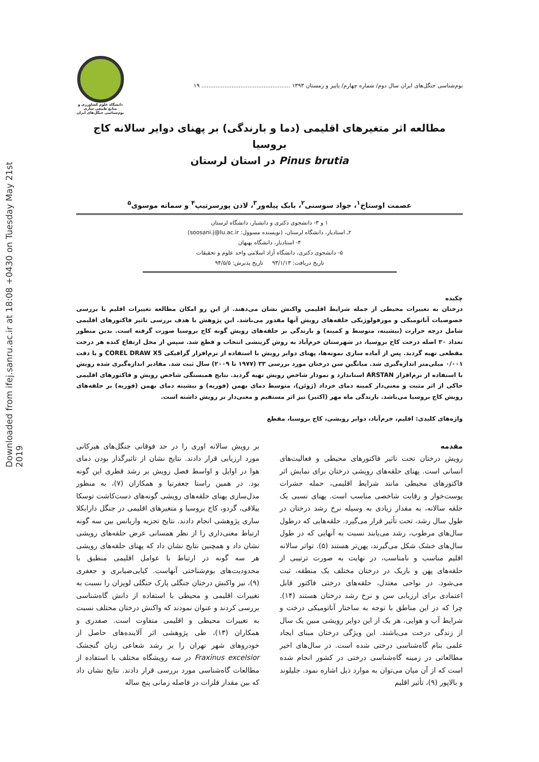Downloaded from ifej.sanru.ac.ir at 18:08 +0430 on Tuesday May 21st 2019
بوم‌شناسی جنگل‌های ایران سال دوم/ شماره چهارم/ پاییز و زمستان ۱۳۹۳ .................................................. ۱۹
دانشگاه علوم کشاورزی و منابع طبیعی ساری
بوم‌شناسی جنگل‌های ایران
مطالعه اثر متغیرهای اقلیمی (دما و بارندگی) بر پهنای دوایر سالانه کاج بروسیا
Pinus brutia در استان لرستان
عصمت اوستاخ<sup>۱</sup>، جواد سوسنی<sup>۲</sup>، بابک پیله‌ور<sup>۳</sup>، لادن پورسرتیپ<sup>۴</sup> و سمانه موسوی<sup>۵</sup>
۱ و ۳- دانشجوی دکتری و دانشیار، دانشگاه لرستان
۲ـ استادیار، دانشگاه لرستان، (نویسنده مسوول: soosani.j@lu.ac.ir)
۴- استادیار، دانشگاه بهبهان
۵- دانشجوی دکتری، دانشگاه آزاد اسلامی واحد علوم و تحقیقات
تاریخ دریافت: ۹۳/۱/۱۳ تاریخ پذیرش: ۹۴/۵/۵
چکیده
درختان به تغییرات محیطی از جمله شرایط اقلیمی واکنش نشان می‌دهند. از این رو امکان مطالعه تغییرات اقلیم با بررسی خصوصیات آناتومیکی و مورفولوژیکی حلقه‌های رویش آنها مقدور می‌باشد. این پژوهش با هدف بررسی تاثیر فاکتورهای اقلیمی شامل درجه حرارت (بیشینه، متوسط و کمینه) و بارندگی بر حلقه‌های رویش گونه کاج بروسیا صورت گرفته است. بدین منظور تعداد ۳۰ اصله درخت کاج بروسیا، در شهرستان خرم‌آباد به روش گزینشی انتخاب و قطع شد. سپس از محل ارتفاع کنده هر درخت مقطعی تهیه گردید. پس از آماده سازی نمونه‌ها، پهنای دوایر رویش با استفاده از نرم‌افزار گرافیکی COREL DRAW X5 و با دقت ۰/۰۰۱ میلی‌متر اندازه‌گیری شد. میانگین سن درختان مورد بررسی ۳۳ (۱۹۷۷ تا ۲۰۰۹) سال ثبت شد. مقادیر اندازه‌گیری شده رویش با استفاده از نرم‌افزار ARSTAN استاندارد و نمودار شاخص رویش تهیه گردید. نتایج همبستگی شاخص رویش و فاکتورهای اقلیمی حاکی از اثر مثبت و معنی‌دار کمینه دمای خرداد (ژوئن)، متوسط دمای بهمن (فوریه) و بیشینه دمای بهمن (فوریه) بر حلقه‌های رویش کاج بروسیا می‌باشد. بارندگی ماه مهر (اکتبر) نیز اثر مستقیم و معنی‌دار بر رویش داشته است.
واژه‌های کلیدی: اقلیم، خرم‌آباد، دوایر رویشی، کاج بروسیا، مقطع
مقدمه
رویش درختان تحت تاثیر فاکتورهای محیطی و فعالیت‌های انسانی است. پهنای حلقه‌های رویشی درختان برای نمایش اثر فاکتورهای محیطی مانند شرایط اقلیمی، حمله حشرات پوست‌خوار و رقابت شاخصی مناسب است. پهنای نسبی یک حلقه سالانه، به مقدار زیادی به وسیله نرخ رشد درختان در طول سال رشد، تحت تأثیر قرار می‌گیرد. حلقه‌هایی که درطول سال‌های مرطوب، رشد می‌یابند نسبت به آنهایی که در طول سال‌های خشک شکل می‌گیرند، پهن‌تر هستند (۵). تواتر سالانه اقلیم مناسب و نامناسب، در نهایت به صورت ترتیبی از حلقه‌های پهن و باریک در درختان مختلف یک منطقه، ثبت می‌شود. در نواحی معتدل، حلقه‌های درختی فاکتور قابل اعتمادی برای ارزیابی سن و نرخ رشد درختان هستند (۱۴). چرا که در این مناطق با توجه به ساختار آناتومیکی درخت و شرایط آب و هوایی، هر یک از این دوایر رویشی مبین یک سال از زندگی درخت می‌باشند. این ویژگی درختان مبنای ایجاد علمی بنام گاه‌شناسی درختی شده است. در سال‌های اخیر مطالعاتی در زمینه گاه‌شناسی درختی در کشور انجام شده است که از آن میان می‌توان به موارد ذیل اشاره نمود. جلیلوند و بالاپور (۹)، تأثیر اقلیم
بر رویش سالانه اوری را در حد فوقانی جنگل‌های هیرکانی مورد ارزیابی قرار دادند. نتایج نشان از تاثیرگذار بودن دمای هوا در اوایل و اواسط فصل رویش بر رشد قطری این گونه بود. در همین راستا جعفرنیا و همکاران (۷)، به منظور مدل‌سازی پهنای حلقه‌های رویشی گونه‌های دست‌کاشت توسکا ییلاقی، گردو، کاج بروسیا و متغیرهای اقلیمی در جنگل دارابکلا ساری پژوهشی انجام دادند. نتایج تجزیه واریانس بین سه گونه ارتباط معنی‌داری را از نظر همسانی عرض حلقه‌های رویشی نشان داد و همچنین نتایج نشان داد که پهنای حلقه‌های رویشی هر سه گونه در ارتباط با عوامل اقلیمی منطبق با محدودیت‌های بوم‌شناختی آنهاست. کیایی‌ضیابری و جعفری (۹)، نیز واکنش درختان جنگلی پارک جنگلی لویزان را نسبت به تغییرات اقلیمی و محیطی با استفاده از دانش گاه‌شناسی بررسی کردند و عنوان نمودند که واکنش درختان مختلف نسبت به تغییرات محیطی و اقلیمی متفاوت است. صفدری و همکاران (۱۳)، طی پژوهشی اثر آلاینده‌های حاصل از خودروهای شهر تهران را بر رشد شعاعی زبان گنجشک Fraxinus excelsior در سه رویشگاه مختلف با استفاده از مطالعات گاه‌شناسی مورد بررسی قرار دادند. نتایج نشان داد که بین مقدار فلزات در فاصله زمانی پنج ساله